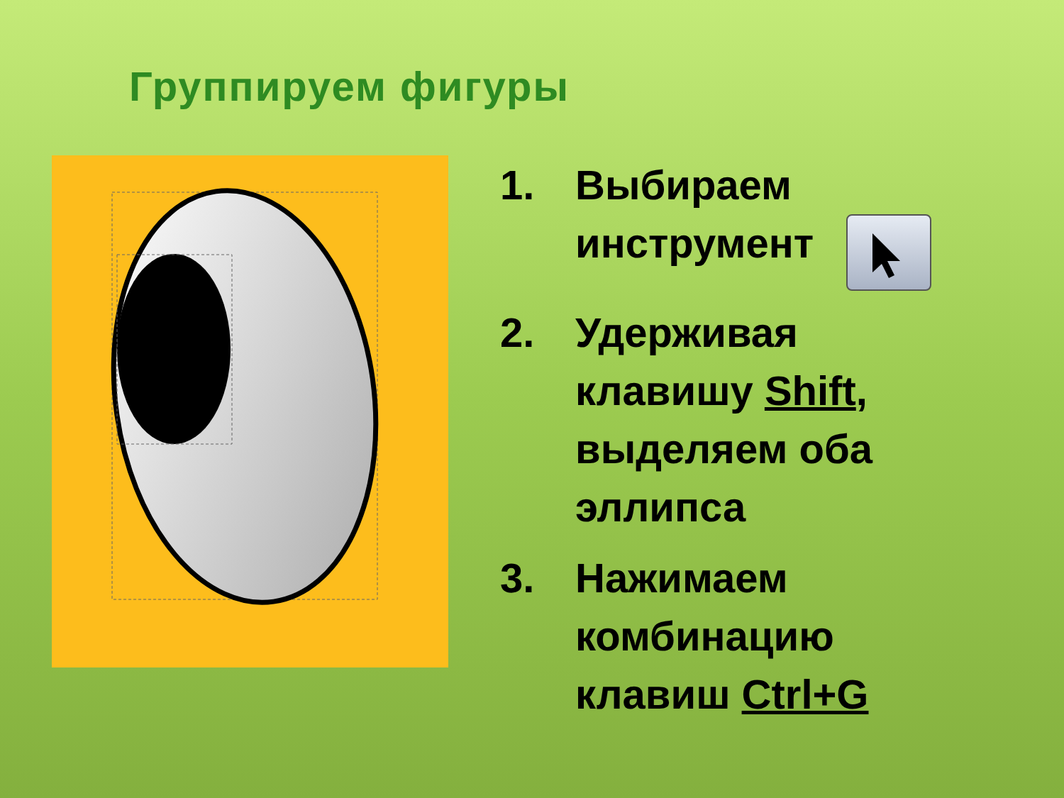Группируем фигуры
1. Выбираем
инструмент
2. Удерживая
клавишу Shift,
выделяем оба
эллипса
3. Нажимаем
комбинацию
клавиш Ctrl+G